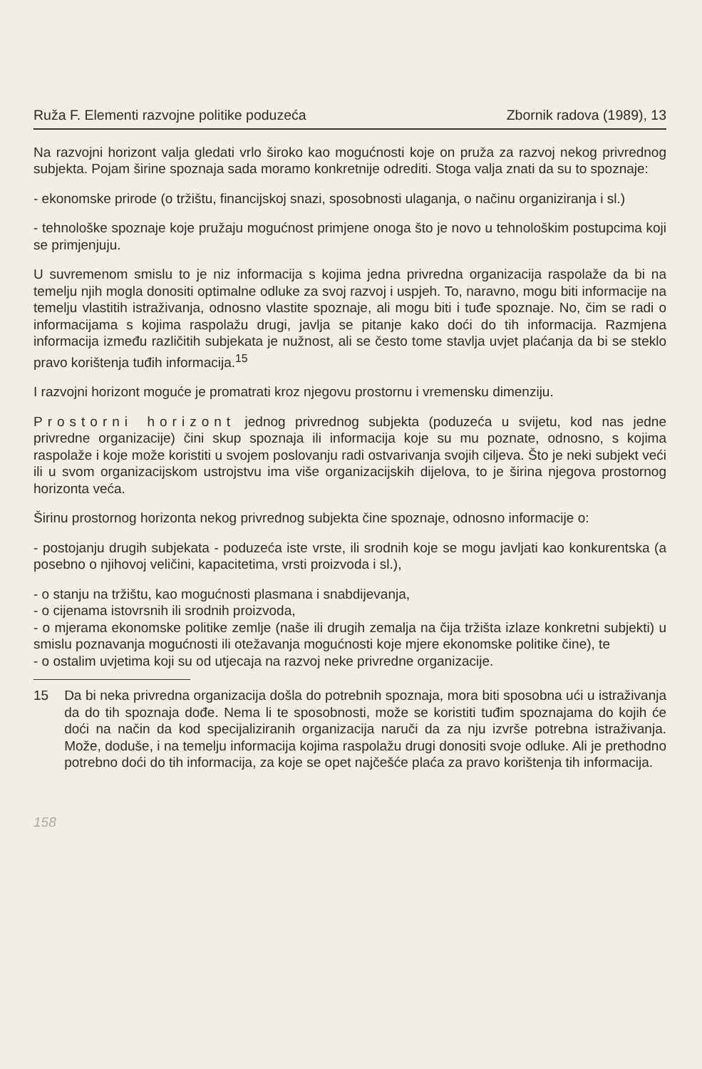Ruža F. Elementi razvojne politike poduzeća Zbornik radova (1989), 13
Na razvojni horizont valja gledati vrlo široko kao mogućnosti koje on pruža za razvoj nekog privrednog subjekta. Pojam širine spoznaja sada moramo konkretnije odrediti. Stoga valja znati da su to spoznaje:
- ekonomske prirode (o tržištu, financijskoj snazi, sposobnosti ulaganja, o načinu organiziranja i sl.)
- tehnološke spoznaje koje pružaju mogućnost primjene onoga što je novo u tehnološkim postupcima koji se primjenjuju.
U suvremenom smislu to je niz informacija s kojima jedna privredna organizacija raspolaže da bi na temelju njih mogla donositi optimalne odluke za svoj razvoj i uspjeh. To, naravno, mogu biti informacije na temelju vlastitih istraživanja, odnosno vlastite spoznaje, ali mogu biti i tuđe spoznaje. No, čim se radi o informacijama s kojima raspolažu drugi, javlja se pitanje kako doći do tih informacija. Razmjena informacija između različitih subjekata je nužnost, ali se često tome stavlja uvjet plaćanja da bi se steklo pravo korištenja tuđih informacija.<sup>15</sup>
I razvojni horizont moguće je promatrati kroz njegovu prostornu i vremensku dimenziju.
Prostorni horizont jednog privrednog subjekta (poduzeća u svijetu, kod nas jedne privredne organizacije) čini skup spoznaja ili informacija koje su mu poznate, odnosno, s kojima raspolaže i koje može koristiti u svojem poslovanju radi ostvarivanja svojih ciljeva. Što je neki subjekt veći ili u svom organizacijskom ustrojstvu ima više organizacijskih dijelova, to je širina njegova prostornog horizonta veća.
Širinu prostornog horizonta nekog privrednog subjekta čine spoznaje, odnosno informacije o:
- postojanju drugih subjekata - poduzeća iste vrste, ili srodnih koje se mogu javljati kao konkurentska (a posebno o njihovoj veličini, kapacitetima, vrsti proizvoda i sl.),
- o stanju na tržištu, kao mogućnosti plasmana i snabdijevanja,
- o cijenama istovrsnih ili srodnih proizvoda,
- o mjerama ekonomske politike zemlje (naše ili drugih zemalja na čija tržišta izlaze konkretni subjekti) u smislu poznavanja mogućnosti ili otežavanja mogućnosti koje mjere ekonomske politike čine), te
- o ostalim uvjetima koji su od utjecaja na razvoj neke privredne organizacije.
15 Da bi neka privredna organizacija došla do potrebnih spoznaja, mora biti sposobna ući u istraživanja da do tih spoznaja dođe. Nema li te sposobnosti, može se koristiti tuđim spoznajama do kojih će doći na način da kod specijaliziranih organizacija naruči da za nju izvrše potrebna istraživanja. Može, doduše, i na temelju informacija kojima raspolažu drugi donositi svoje odluke. Ali je prethodno potrebno doći do tih informacija, za koje se opet najčešće plaća za pravo korištenja tih informacija.
158